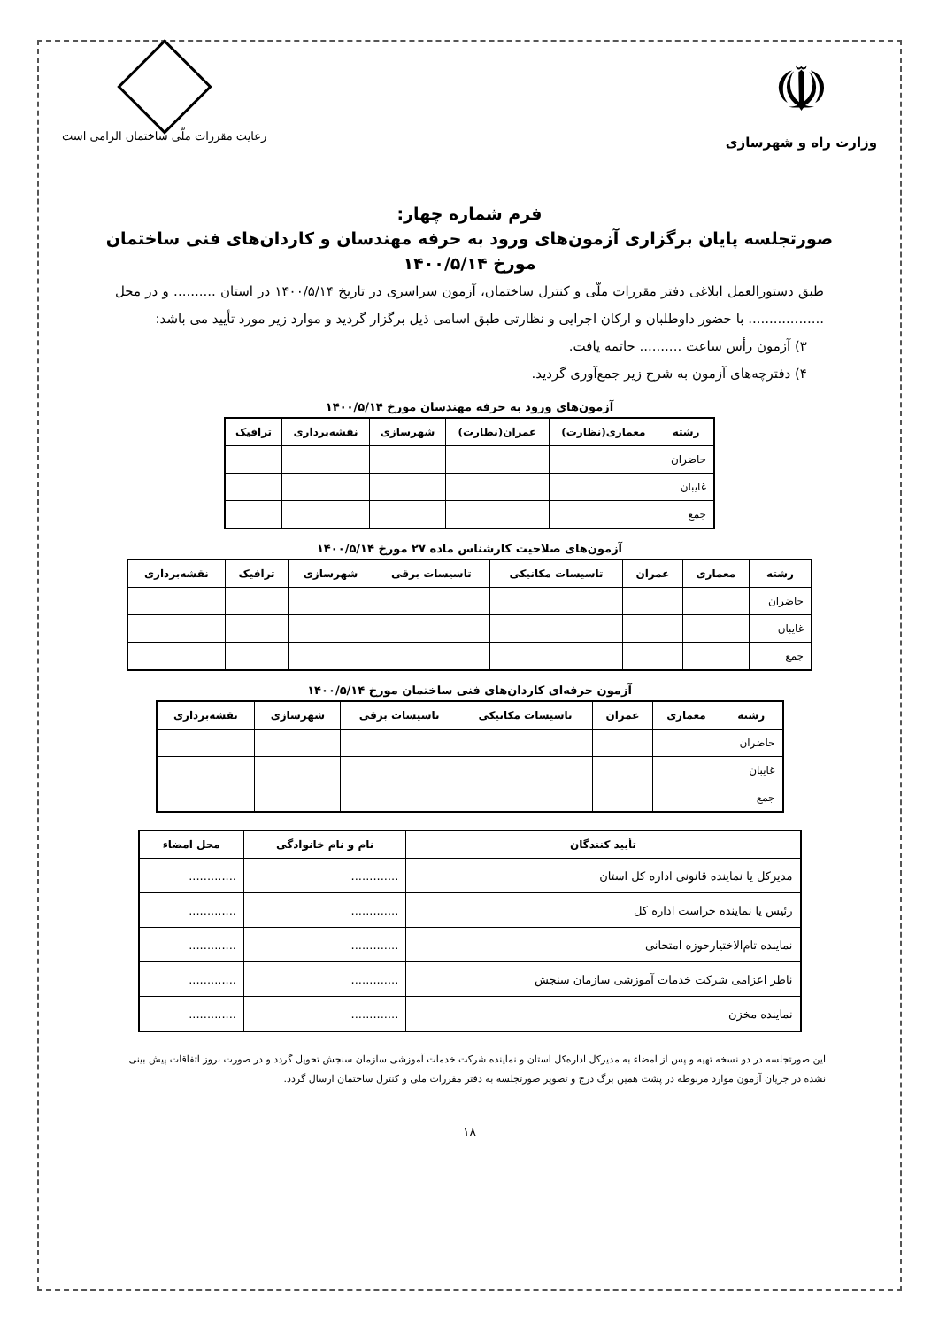☫
وزارت راه و شهرسازی
رعایت مقررات ملّی ساختمان الزامی است
فرم شماره چهار:
صورتجلسه پایان برگزاری آزمون‌های ورود به حرفه مهندسان و کاردان‌های فنی ساختمان
مورخ ۱۴۰۰/۵/۱۴
طبق دستورالعمل ابلاغی دفتر مقررات ملّی و کنترل ساختمان، آزمون سراسری در تاریخ ۱۴۰۰/۵/۱۴ در استان .......... و در محل .................. با حضور داوطلبان و ارکان اجرایی و نظارتی طبق اسامی ذیل برگزار گردید و موارد زیر مورد تأیید می باشد:
۳) آزمون رأس ساعت .......... خاتمه یافت.
۴) دفترچه‌های آزمون به شرح زیر جمع‌آوری گردید.
آزمون‌های ورود به حرفه مهندسان مورخ ۱۴۰۰/۵/۱۴
| رشته | معماری(نظارت) | عمران(نظارت) | شهرسازی | نقشه‌برداری | ترافیک |
| --- | --- | --- | --- | --- | --- |
| حاضران | | | | | |
| غایبان | | | | | |
| جمع | | | | | |
آزمون‌های صلاحیت کارشناس ماده ۲۷ مورخ ۱۴۰۰/۵/۱۴
| رشته | معماری | عمران | تاسیسات مکانیکی | تاسیسات برقی | شهرسازی | ترافیک | نقشه‌برداری |
| --- | --- | --- | --- | --- | --- | --- | --- |
| حاضران | | | | | | | |
| غایبان | | | | | | | |
| جمع | | | | | | | |
آزمون حرفه‌ای کاردان‌های فنی ساختمان مورخ ۱۴۰۰/۵/۱۴
| رشته | معماری | عمران | تاسیسات مکانیکی | تاسیسات برقی | شهرسازی | نقشه‌برداری |
| --- | --- | --- | --- | --- | --- | --- |
| حاضران | | | | | | |
| غایبان | | | | | | |
| جمع | | | | | | |
| تأیید کنندگان | نام و نام خانوادگی | محل امضاء |
| --- | --- | --- |
| مدیرکل یا نماینده قانونی اداره کل استان | ............. | ............. |
| رئیس یا نماینده حراست اداره کل | ............. | ............. |
| نماینده تام‌الاختیارحوزه امتحانی | ............. | ............. |
| ناظر اعزامی شرکت خدمات آموزشی سازمان سنجش | ............. | ............. |
| نماینده مخزن | ............. | ............. |
این صورتجلسه در دو نسخه تهیه و پس از امضاء به مدیرکل اداره‌کل استان و نماینده شرکت خدمات آموزشی سازمان سنجش تحویل گردد و در صورت بروز اتفاقات پیش بینی نشده در جریان آزمون موارد مربوطه در پشت همین برگ درج و تصویر صورتجلسه به دفتر مقررات ملی و کنترل ساختمان ارسال گردد.
۱۸